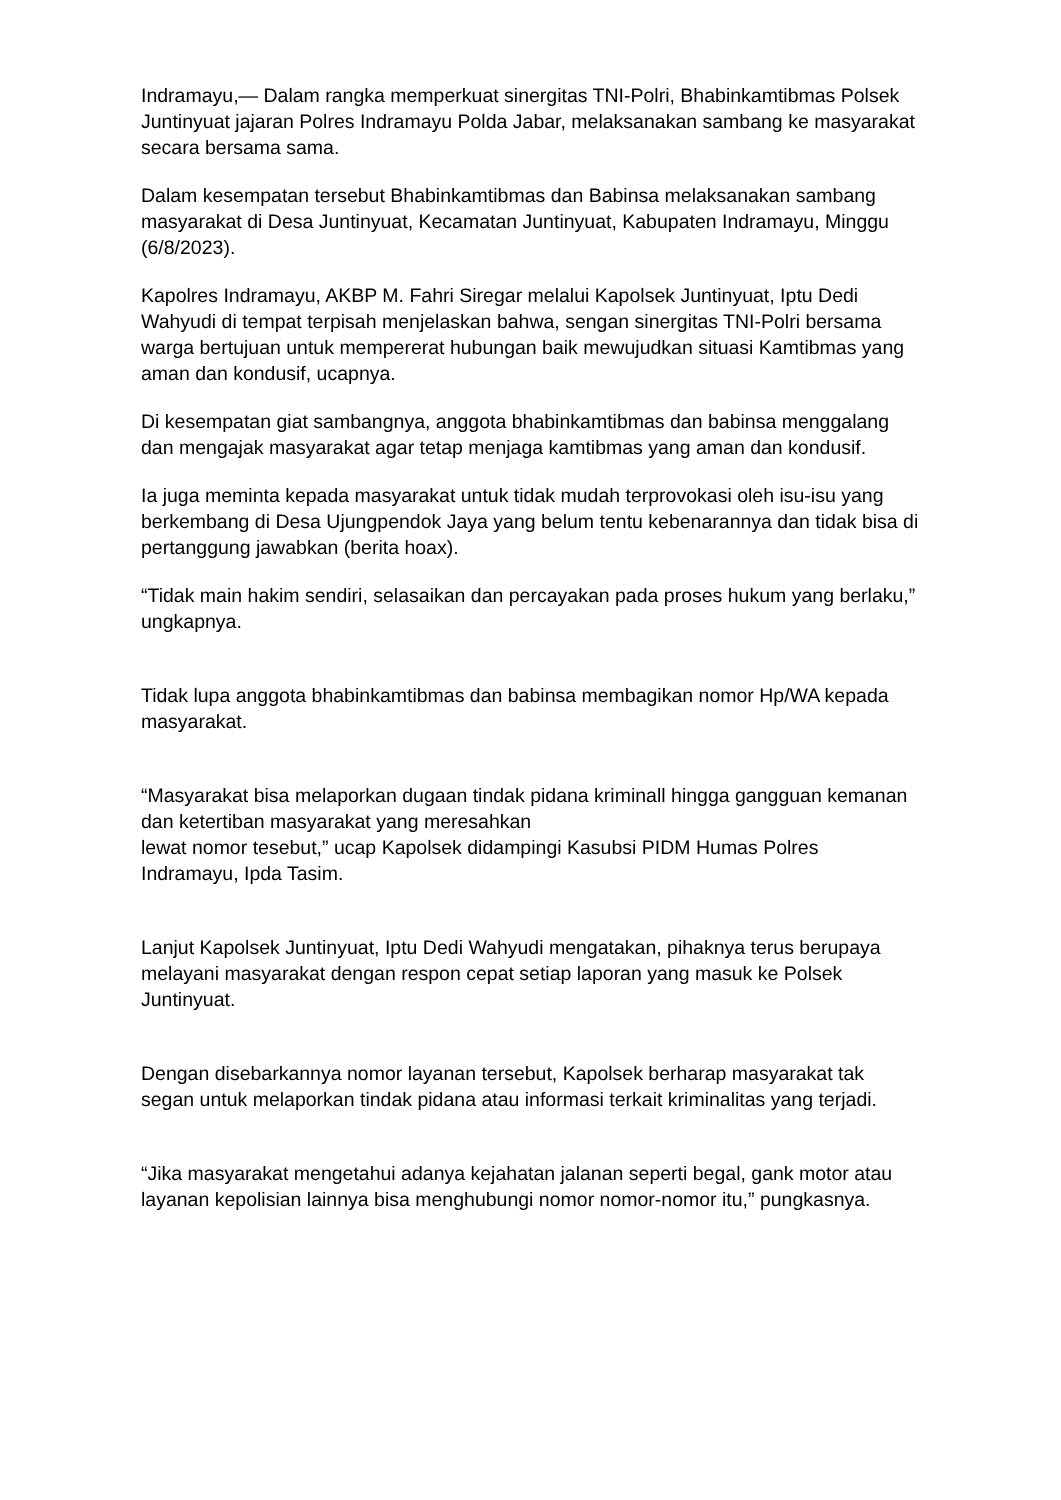Indramayu,— Dalam rangka memperkuat sinergitas TNI-Polri, Bhabinkamtibmas Polsek Juntinyuat jajaran Polres Indramayu Polda Jabar, melaksanakan sambang ke masyarakat secara bersama sama.
Dalam kesempatan tersebut Bhabinkamtibmas dan Babinsa melaksanakan sambang masyarakat di Desa Juntinyuat, Kecamatan Juntinyuat, Kabupaten Indramayu, Minggu (6/8/2023).
Kapolres Indramayu, AKBP M. Fahri Siregar melalui Kapolsek Juntinyuat, Iptu Dedi Wahyudi di tempat terpisah menjelaskan bahwa, sengan sinergitas TNI-Polri bersama warga bertujuan untuk mempererat hubungan baik mewujudkan situasi Kamtibmas yang aman dan kondusif, ucapnya.
Di kesempatan giat sambangnya, anggota bhabinkamtibmas dan babinsa menggalang dan mengajak masyarakat agar tetap menjaga kamtibmas yang aman dan kondusif.
Ia juga meminta kepada masyarakat untuk tidak mudah terprovokasi oleh isu-isu yang berkembang di Desa Ujungpendok Jaya yang belum tentu kebenarannya dan tidak bisa di pertanggung jawabkan (berita hoax).
“Tidak main hakim sendiri, selasaikan dan percayakan pada proses hukum yang berlaku,” ungkapnya.
Tidak lupa anggota bhabinkamtibmas dan babinsa membagikan nomor Hp/WA kepada masyarakat.
“Masyarakat bisa melaporkan dugaan tindak pidana kriminall hingga gangguan kemanan dan ketertiban masyarakat yang meresahkan
lewat nomor tesebut,” ucap Kapolsek didampingi Kasubsi PIDM Humas Polres Indramayu, Ipda Tasim.
Lanjut Kapolsek Juntinyuat, Iptu Dedi Wahyudi mengatakan, pihaknya terus berupaya melayani masyarakat dengan respon cepat setiap laporan yang masuk ke Polsek Juntinyuat.
Dengan disebarkannya nomor layanan tersebut, Kapolsek berharap masyarakat tak segan untuk melaporkan tindak pidana atau informasi terkait kriminalitas yang terjadi.
“Jika masyarakat mengetahui adanya kejahatan jalanan seperti begal, gank motor atau layanan kepolisian lainnya bisa menghubungi nomor nomor-nomor itu,” pungkasnya.